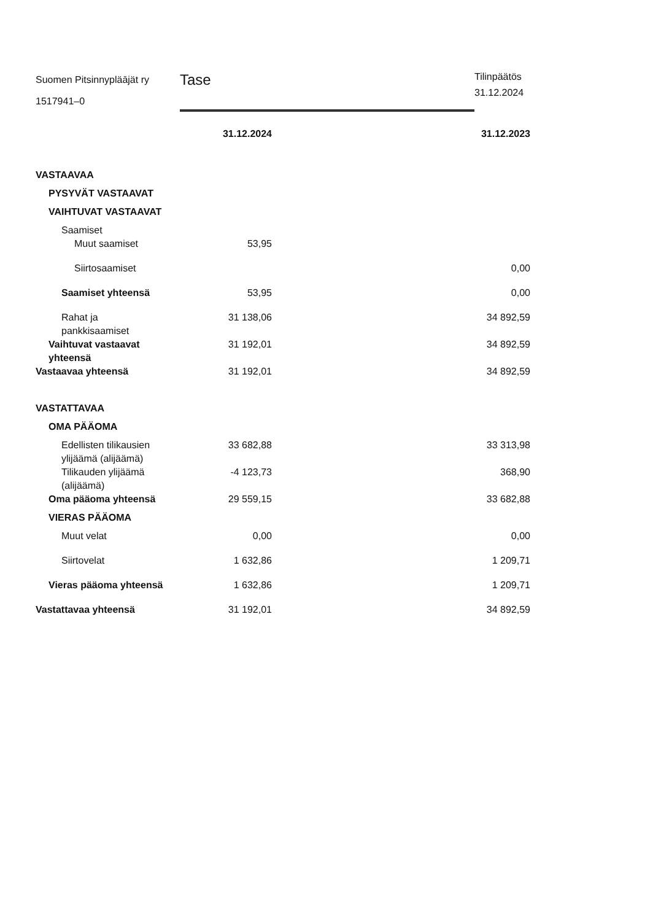Suomen Pitsinnypläājät ry
1517941–0
Tase
Tilinpäätös
31.12.2024
| | 31.12.2024 | 31.12.2023 |
| VASTAAVAA | | |
| PYSYVÄT VASTAAVAT | | |
| VAIHTUVAT VASTAAVAT | | |
| Saamiset | | |
| Muut saamiset | 53,95 | |
| Siirtosaamiset | | 0,00 |
| Saamiset yhteensä | 53,95 | 0,00 |
| Rahat ja pankkisaamiset | 31 138,06 | 34 892,59 |
| Vaihtuvat vastaavat yhteensä | 31 192,01 | 34 892,59 |
| Vastaavaa yhteensä | 31 192,01 | 34 892,59 |
| VASTATTAVAA | | |
| OMA PÄÄOMA | | |
| Edellisten tilikausien ylijäämä (alijäämä) | 33 682,88 | 33 313,98 |
| Tilikauden ylijäämä (alijäämä) | -4 123,73 | 368,90 |
| Oma pääoma yhteensä | 29 559,15 | 33 682,88 |
| VIERAS PÄÄOMA | | |
| Muut velat | 0,00 | 0,00 |
| Siirtovelat | 1 632,86 | 1 209,71 |
| Vieras pääoma yhteensä | 1 632,86 | 1 209,71 |
| Vastattavaa yhteensä | 31 192,01 | 34 892,59 |